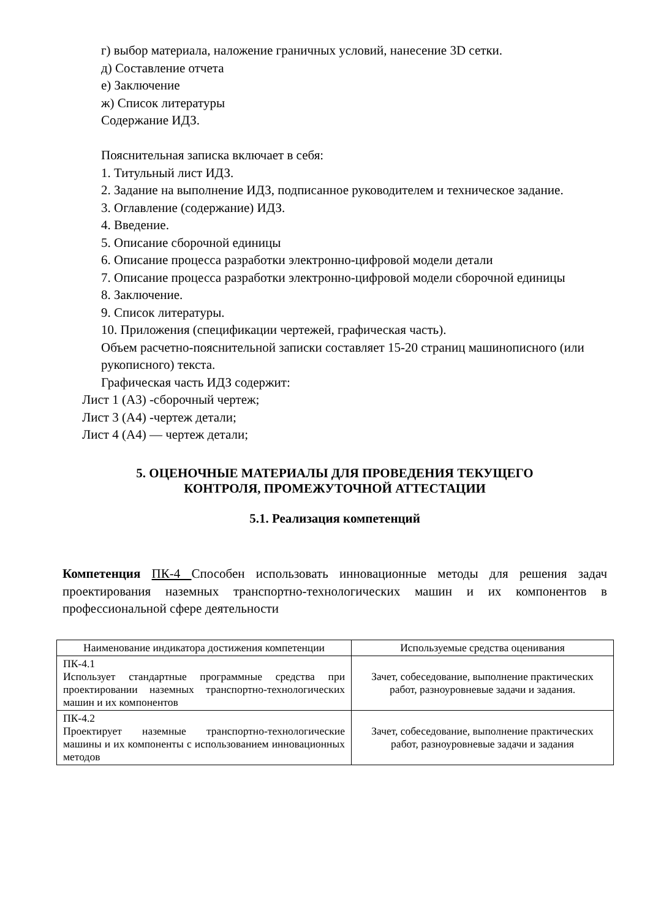г) выбор материала, наложение граничных условий, нанесение 3D сетки.
д) Составление отчета
е) Заключение
ж) Список литературы
Содержание ИДЗ.
Пояснительная записка включает в себя:
1. Титульный лист ИДЗ.
2. Задание на выполнение ИДЗ, подписанное руководителем и техническое задание.
3. Оглавление (содержание) ИДЗ.
4. Введение.
5. Описание сборочной единицы
6. Описание процесса разработки электронно-цифровой модели детали
7. Описание процесса разработки электронно-цифровой модели сборочной единицы
8. Заключение.
9. Список литературы.
10. Приложения (спецификации чертежей, графическая часть).
Объем расчетно-пояснительной записки составляет 15-20 страниц машинописного (или рукописного) текста.
Графическая часть ИДЗ содержит:
Лист 1 (А3) -сборочный чертеж;
Лист 3 (А4) -чертеж детали;
Лист 4 (А4) — чертеж детали;
5. ОЦЕНОЧНЫЕ МАТЕРИАЛЫ ДЛЯ ПРОВЕДЕНИЯ ТЕКУЩЕГО
КОНТРОЛЯ, ПРОМЕЖУТОЧНОЙ АТТЕСТАЦИИ
5.1. Реализация компетенций
Компетенция ПК-4 Способен использовать инновационные методы для решения задач проектирования наземных транспортно-технологических машин и их компонентов в профессиональной сфере деятельности
| Наименование индикатора достижения компетенции | Используемые средства оценивания |
| ПК-4.1 Использует стандартные программные средства при проектировании наземных транспортно-технологических машин и их компонентов | Зачет, собеседование, выполнение практических работ, разноуровневые задачи и задания. |
| ПК-4.2 Проектирует наземные транспортно-технологические машины и их компоненты с использованием инновационных методов | Зачет, собеседование, выполнение практических работ, разноуровневые задачи и задания |